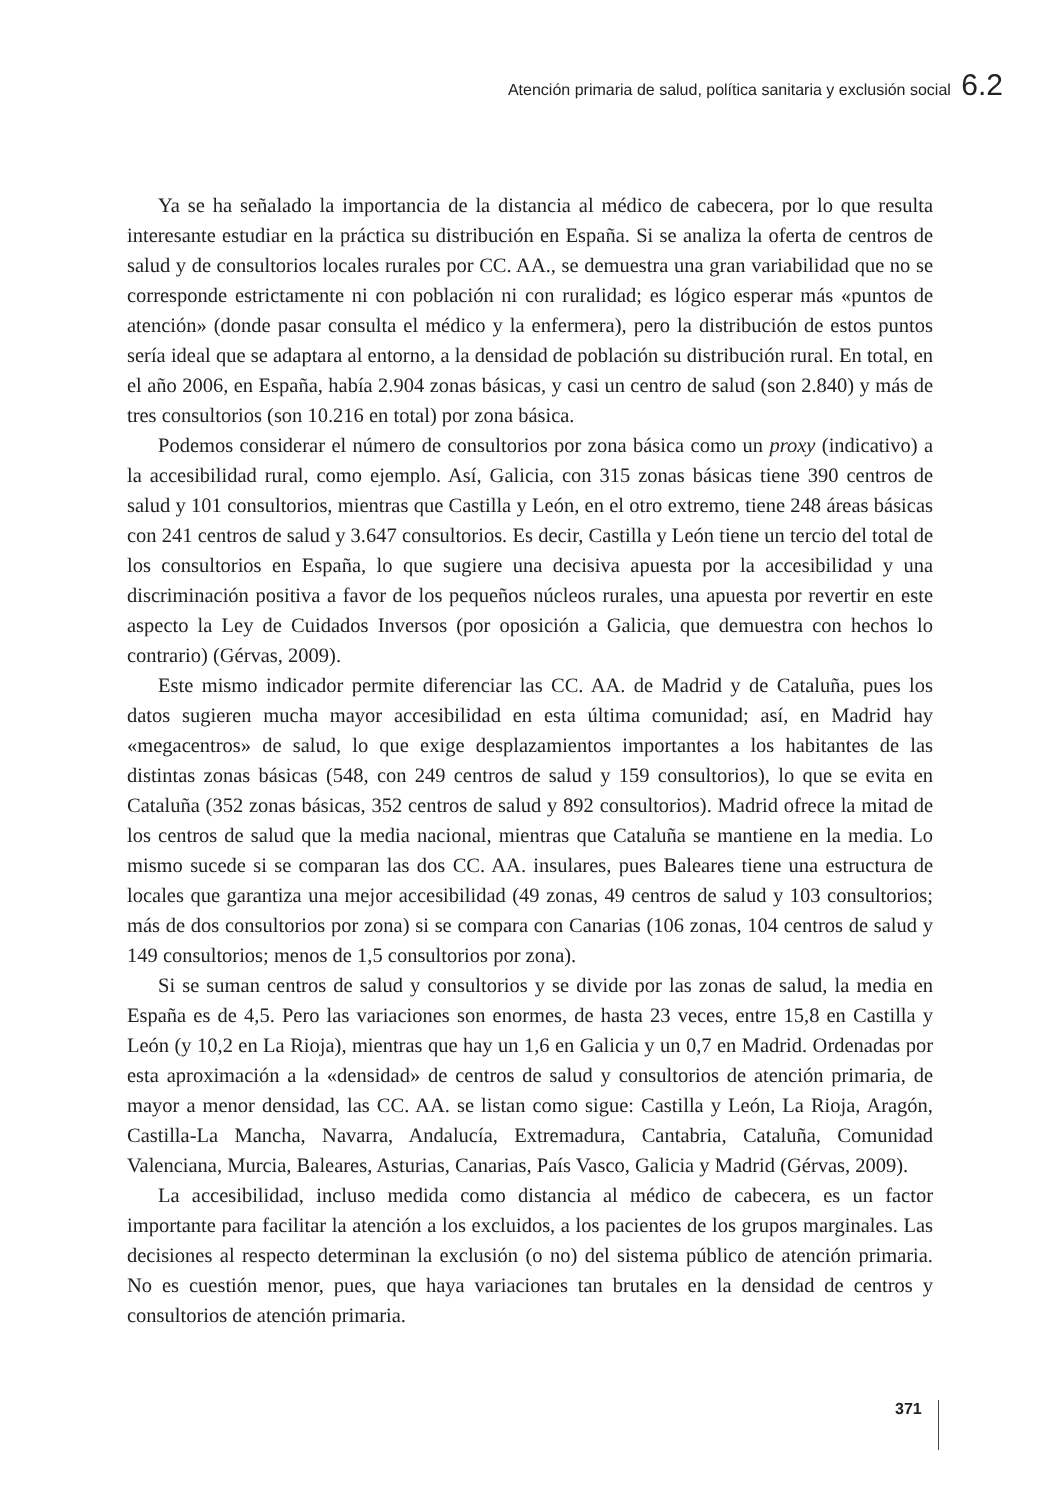Atención primaria de salud, política sanitaria y exclusión social 6.2
Ya se ha señalado la importancia de la distancia al médico de cabecera, por lo que resulta interesante estudiar en la práctica su distribución en España. Si se analiza la oferta de centros de salud y de consultorios locales rurales por CC. AA., se demuestra una gran variabilidad que no se corresponde estrictamente ni con población ni con ruralidad; es lógico esperar más «puntos de atención» (donde pasar consulta el médico y la enfermera), pero la distribución de estos puntos sería ideal que se adaptara al entorno, a la densidad de población su distribución rural. En total, en el año 2006, en España, había 2.904 zonas básicas, y casi un centro de salud (son 2.840) y más de tres consultorios (son 10.216 en total) por zona básica.
Podemos considerar el número de consultorios por zona básica como un proxy (indicativo) a la accesibilidad rural, como ejemplo. Así, Galicia, con 315 zonas básicas tiene 390 centros de salud y 101 consultorios, mientras que Castilla y León, en el otro extremo, tiene 248 áreas básicas con 241 centros de salud y 3.647 consultorios. Es decir, Castilla y León tiene un tercio del total de los consultorios en España, lo que sugiere una decisiva apuesta por la accesibilidad y una discriminación positiva a favor de los pequeños núcleos rurales, una apuesta por revertir en este aspecto la Ley de Cuidados Inversos (por oposición a Galicia, que demuestra con hechos lo contrario) (Gérvas, 2009).
Este mismo indicador permite diferenciar las CC. AA. de Madrid y de Cataluña, pues los datos sugieren mucha mayor accesibilidad en esta última comunidad; así, en Madrid hay «megacentros» de salud, lo que exige desplazamientos importantes a los habitantes de las distintas zonas básicas (548, con 249 centros de salud y 159 consultorios), lo que se evita en Cataluña (352 zonas básicas, 352 centros de salud y 892 consultorios). Madrid ofrece la mitad de los centros de salud que la media nacional, mientras que Cataluña se mantiene en la media. Lo mismo sucede si se comparan las dos CC. AA. insulares, pues Baleares tiene una estructura de locales que garantiza una mejor accesibilidad (49 zonas, 49 centros de salud y 103 consultorios; más de dos consultorios por zona) si se compara con Canarias (106 zonas, 104 centros de salud y 149 consultorios; menos de 1,5 consultorios por zona).
Si se suman centros de salud y consultorios y se divide por las zonas de salud, la media en España es de 4,5. Pero las variaciones son enormes, de hasta 23 veces, entre 15,8 en Castilla y León (y 10,2 en La Rioja), mientras que hay un 1,6 en Galicia y un 0,7 en Madrid. Ordenadas por esta aproximación a la «densidad» de centros de salud y consultorios de atención primaria, de mayor a menor densidad, las CC. AA. se listan como sigue: Castilla y León, La Rioja, Aragón, Castilla-La Mancha, Navarra, Andalucía, Extremadura, Cantabria, Cataluña, Comunidad Valenciana, Murcia, Baleares, Asturias, Canarias, País Vasco, Galicia y Madrid (Gérvas, 2009).
La accesibilidad, incluso medida como distancia al médico de cabecera, es un factor importante para facilitar la atención a los excluidos, a los pacientes de los grupos marginales. Las decisiones al respecto determinan la exclusión (o no) del sistema público de atención primaria. No es cuestión menor, pues, que haya variaciones tan brutales en la densidad de centros y consultorios de atención primaria.
371